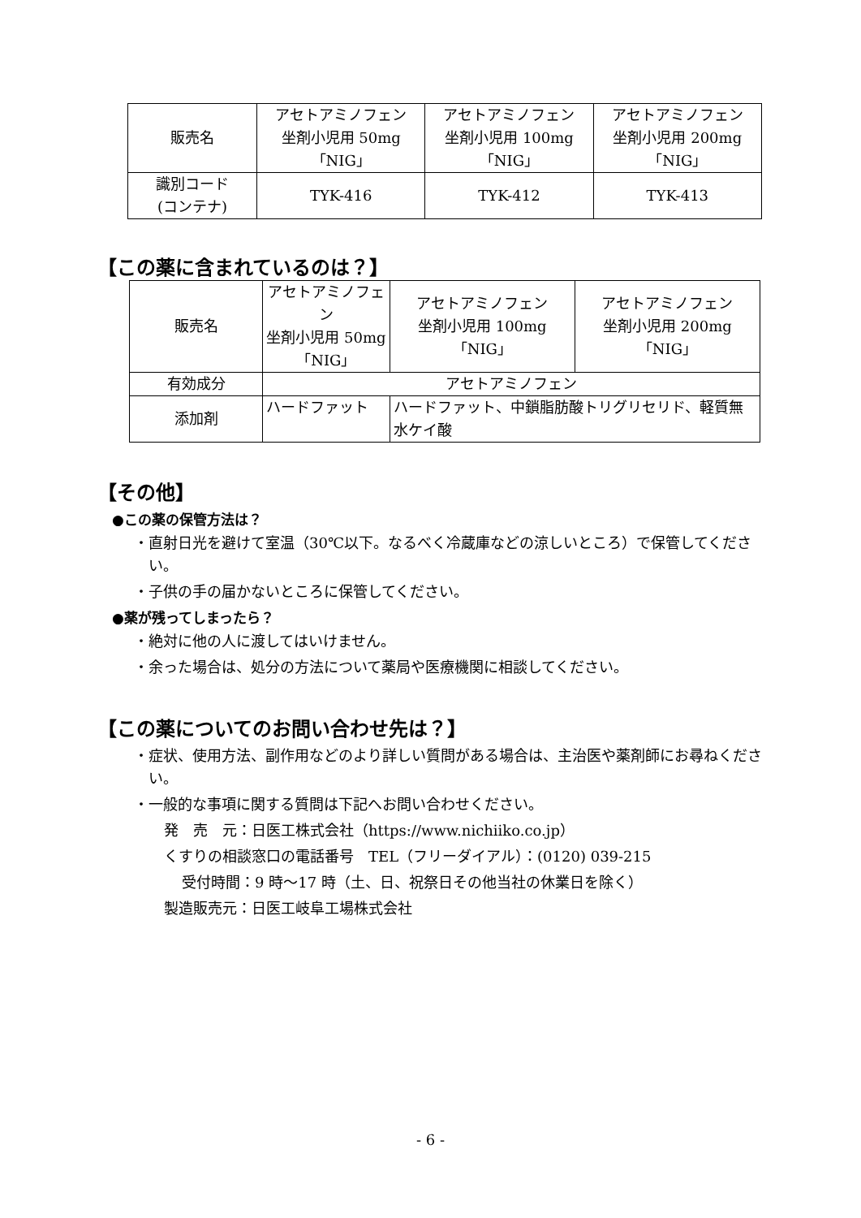| 販売名 | アセトアミノフェン 坐剤小児用 50mg 「NIG」 | アセトアミノフェン 坐剤小児用 100mg 「NIG」 | アセトアミノフェン 坐剤小児用 200mg 「NIG」 |
| 識別コード (コンテナ) | TYK-416 | TYK-412 | TYK-413 |
【この薬に含まれているのは？】
| 販売名 | アセトアミノフェン 坐剤小児用 50mg 「NIG」 | アセトアミノフェン 坐剤小児用 100mg 「NIG」 | アセトアミノフェン 坐剤小児用 200mg 「NIG」 |
| 有効成分 | アセトアミノフェン | | |
| 添加剤 | ハードファット | ハードファット、中鎖脂肪酸トリグリセリド、軽質無水ケイ酸 | |
【その他】
●この薬の保管方法は？
・直射日光を避けて室温（30℃以下。なるべく冷蔵庫などの涼しいところ）で保管してください。
・子供の手の届かないところに保管してください。
●薬が残ってしまったら？
・絶対に他の人に渡してはいけません。
・余った場合は、処分の方法について薬局や医療機関に相談してください。
【この薬についてのお問い合わせ先は？】
・症状、使用方法、副作用などのより詳しい質問がある場合は、主治医や薬剤師にお尋ねください。
・一般的な事項に関する質問は下記へお問い合わせください。
発　売　元：日医工株式会社（https://www.nichiiko.co.jp）
くすりの相談窓口の電話番号　TEL（フリーダイアル）：(0120) 039-215
受付時間：9 時～17 時（土、日、祝祭日その他当社の休業日を除く）
製造販売元：日医工岐阜工場株式会社
- 6 -